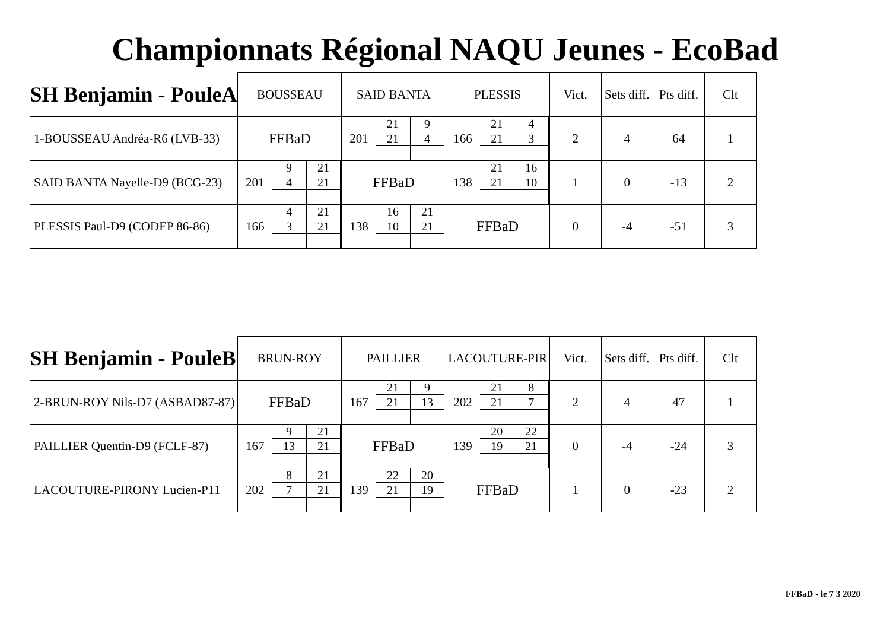Championnats Régional NAQU Jeunes - EcoBad
| SH Benjamin - PouleA | BOUSSEAU | SAID BANTA | PLESSIS | Vict. | Sets diff. | Pts diff. | Clt |
| --- | --- | --- | --- | --- | --- | --- | --- |
| 1-BOUSSEAU Andréa-R6 (LVB-33) | FFBaD | 201 / 21 / 9 / / 21 / 4 / | 166 / 21 / 4 / / 21 / 3 / | 2 | 4 | 64 | 1 |
| SAID BANTA Nayelle-D9 (BCG-23) | 201 / 9 / 21 / / 4 / 21 / | FFBaD | 138 / 21 / 16 / / 21 / 10 / | 1 | 0 | -13 | 2 |
| PLESSIS Paul-D9 (CODEP 86-86) | 166 / 4 / 21 / / 3 / 21 / | 138 / 16 / 21 / / 10 / 21 / | FFBaD | 0 | -4 | -51 | 3 |
| SH Benjamin - PouleB | BRUN-ROY | PAILLIER | LACOUTURE-PIR | Vict. | Sets diff. | Pts diff. | Clt |
| --- | --- | --- | --- | --- | --- | --- | --- |
| 2-BRUN-ROY Nils-D7 (ASBAD87-87) | FFBaD | 167 / 21 / 9 / / 21 / 13 / | 202 / 21 / 8 / / 21 / 7 / | 2 | 4 | 47 | 1 |
| PAILLIER Quentin-D9 (FCLF-87) | 167 / 9 / 21 / / 13 / 21 / | FFBaD | 139 / 20 / 22 / / 19 / 21 / | 0 | -4 | -24 | 3 |
| LACOUTURE-PIRONY Lucien-P11 | 202 / 8 / 21 / / 7 / 21 / | 139 / 22 / 20 / / 21 / 19 / | FFBaD | 1 | 0 | -23 | 2 |
FFBaD - le 7 3 2020